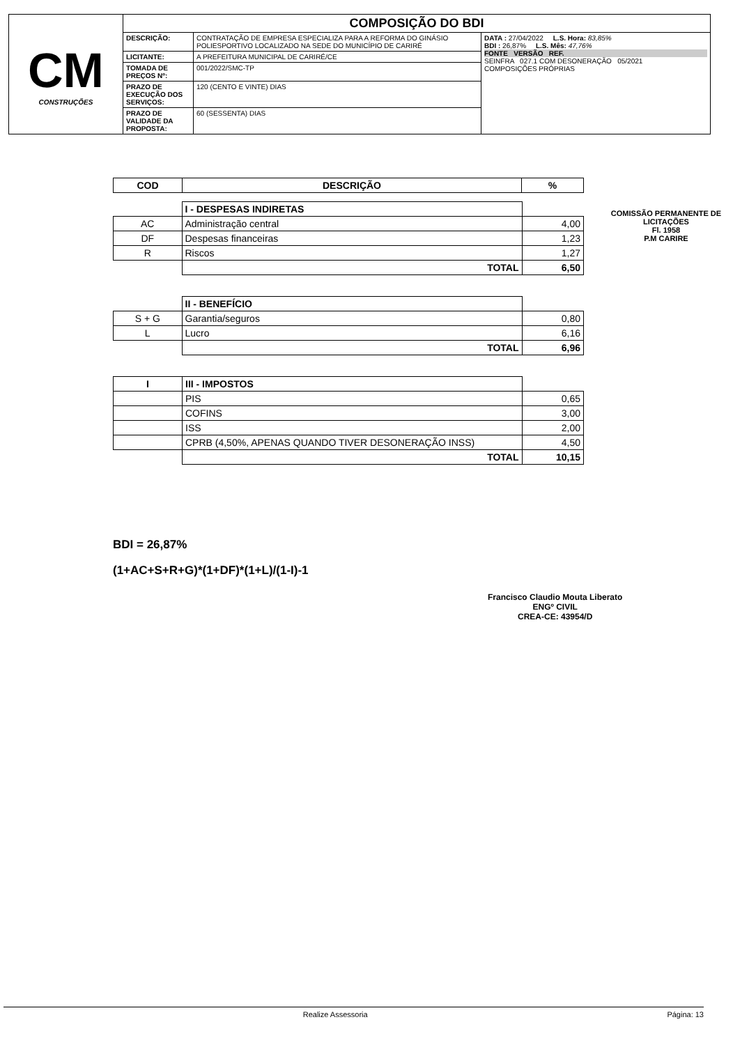| CM CONSTRUÇÕES | COMPOSIÇÃO DO BDI | | |
| | DESCRIÇÃO: | CONTRATAÇÃO DE EMPRESA ESPECIALIZA PARA A REFORMA DO GINÁSIO POLIESPORTIVO LOCALIZADO NA SEDE DO MUNICÍPIO DE CARIRÉ | DATA : 27/04/2022 L.S. Hora: 83,85% BDI : 26,87% L.S. Mês: 47,76% FONTE VERSÃO REF. SEINFRA 027.1 COM DESONERAÇÃO 05/2021 COMPOSIÇÕES PRÓPRIAS |
| | LICITANTE: | A PREFEITURA MUNICIPAL DE CARIRÉ/CE | |
| | TOMADA DE PREÇOS Nº: | 001/2022/SMC-TP | |
| | PRAZO DE EXECUÇÃO DOS SERVIÇOS: | 120 (CENTO E VINTE) DIAS | |
| | PRAZO DE VALIDADE DA PROPOSTA: | 60 (SESSENTA) DIAS | |
| COD | DESCRIÇÃO | % |
| --- | --- | --- |
| | I - DESPESAS INDIRETAS | |
| AC | Administração central | 4,00 |
| DF | Despesas financeiras | 1,23 |
| R | Riscos | 1,27 |
| | TOTAL | 6,50 |
| | II - BENEFÍCIO | |
| S + G | Garantia/seguros | 0,80 |
| L | Lucro | 6,16 |
| | TOTAL | 6,96 |
| I | III - IMPOSTOS | |
| | PIS | 0,65 |
| | COFINS | 3,00 |
| | ISS | 2,00 |
| | CPRB (4,50%, APENAS QUANDO TIVER DESONERAÇÃO INSS) | 4,50 |
| | TOTAL | 10,15 |
COMISSÃO PERMANENTE DE LICITAÇÕES
Fl. 1958
P.M CARIRE
BDI = 26,87%
(1+AC+S+R+G)*(1+DF)*(1+L)/(1-I)-1
Francisco Claudio Mouta Liberato
ENGº CIVIL
CREA-CE: 43954/D
Realize Assessoria Página: 13